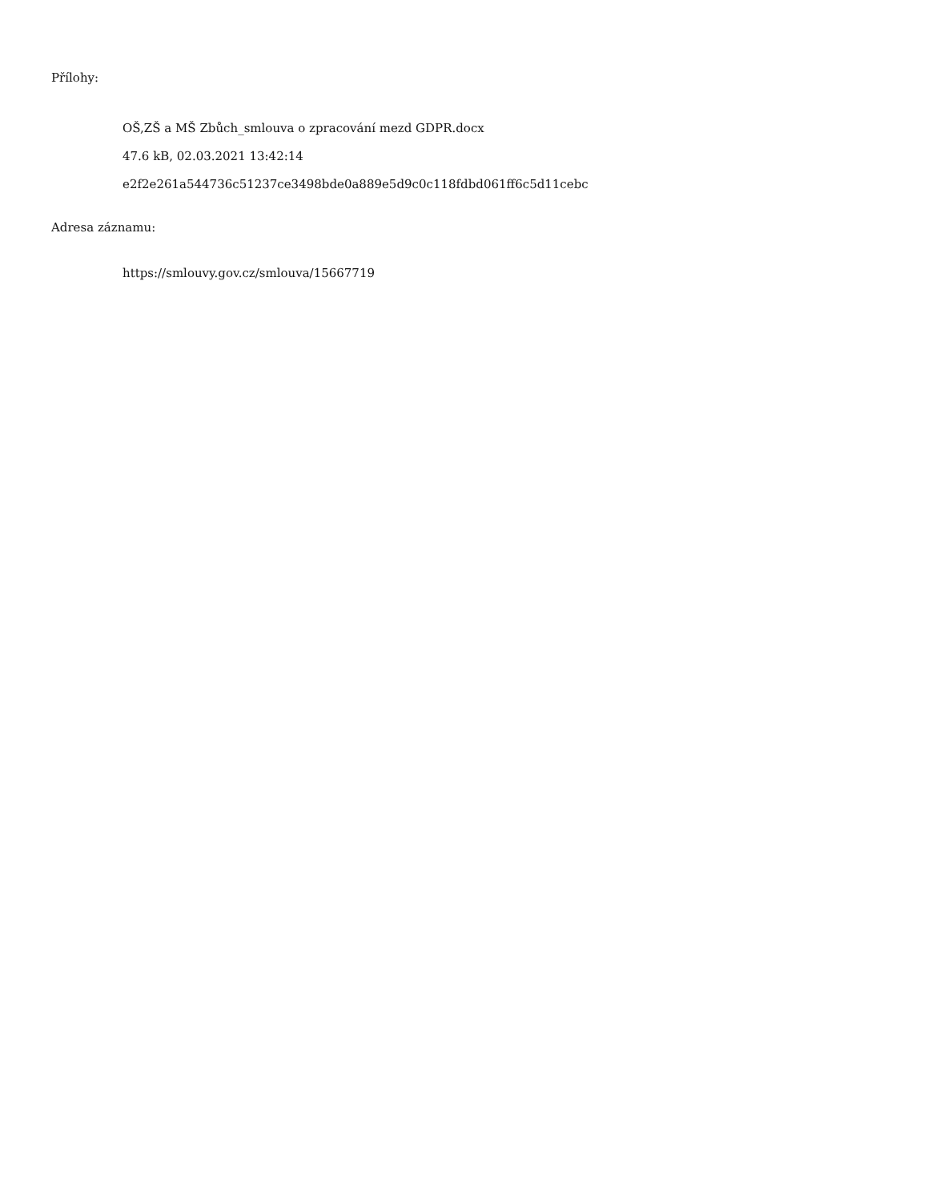Přílohy:
OŠ,ZŠ a MŠ Zbůch_smlouva o zpracování mezd GDPR.docx
47.6 kB, 02.03.2021 13:42:14
e2f2e261a544736c51237ce3498bde0a889e5d9c0c118fdbd061ff6c5d11cebc
Adresa záznamu:
https://smlouvy.gov.cz/smlouva/15667719